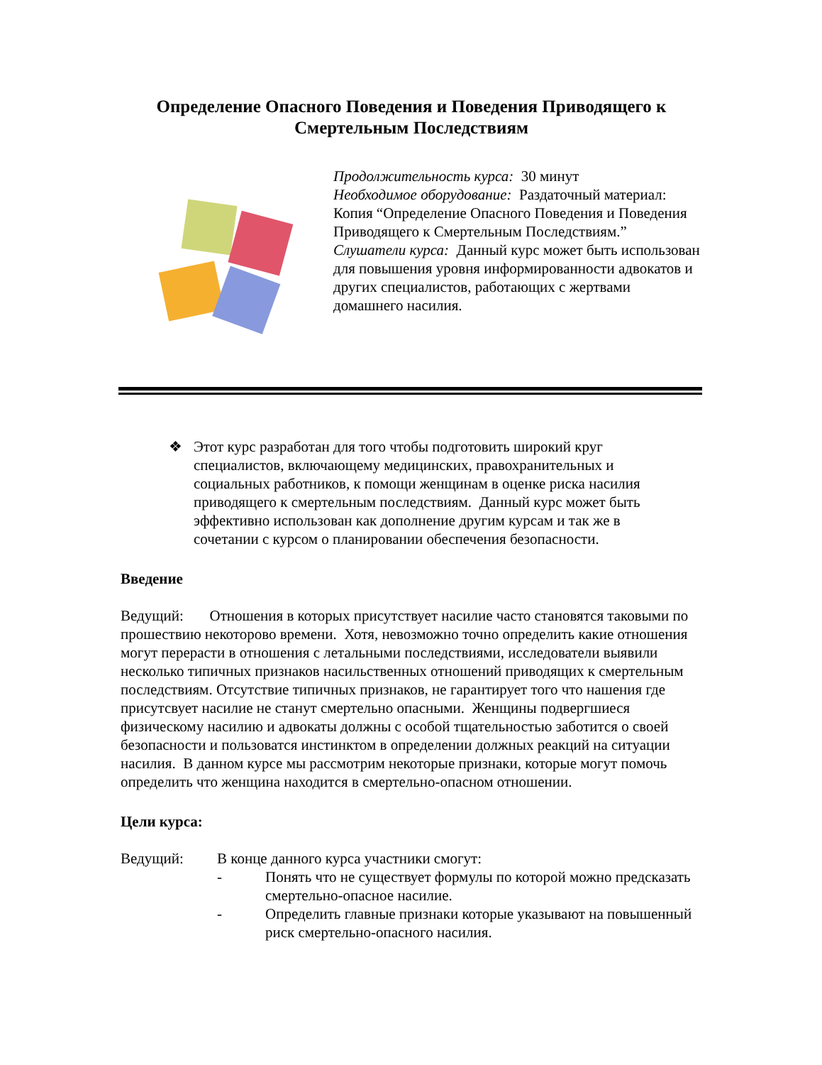Определение Опасного Поведения и Поведения Приводящего к Смертельным Последствиям
Продолжительность курса: 30 минут
Необходимое оборудование: Раздаточный материал: Копия “Определение Опасного Поведения и Поведения Приводящего к Смертельным Последствиям.”
Слушатели курса: Данный курс может быть использован для повышения уровня информированности адвокатов и других специалистов, работающих с жертвами домашнего насилия.
❖ Этот курс разработан для того чтобы подготовить широкий круг специалистов, включающему медицинских, правохранительных и социальных работников, к помощи женщинам в оценке риска насилия приводящего к смертельным последствиям. Данный курс может быть эффективно использован как дополнение другим курсам и так же в сочетании с курсом о планировании обеспечения безопасности.
Введение
Ведущий: Отношения в которых присутствует насилие часто становятся таковыми по прошествию некоторово времени. Хотя, невозможно точно определить какие отношения могут перерасти в отношения с летальными последствиями, исследователи выявили несколько типичных признаков насильственных отношений приводящих к смертельным последствиям. Отсутствие типичных признаков, не гарантирует того что нашения где присутсвует насилие не станут смертельно опасными. Женщины подвергшиеся физическому насилию и адвокаты должны с особой тщательностью заботится о своей безопасности и пользоватся инстинктом в определении должных реакций на ситуации насилия. В данном курсе мы рассмотрим некоторые признаки, которые могут помочь определить что женщина находится в смертельно-опасном отношении.
Цели курса:
Ведущий: В конце данного курса участники смогут:
- Понять что не существует формулы по которой можно предсказать смертельно-опасное насилие.
- Определить главные признаки которые указывают на повышенный риск смертельно-опасного насилия.